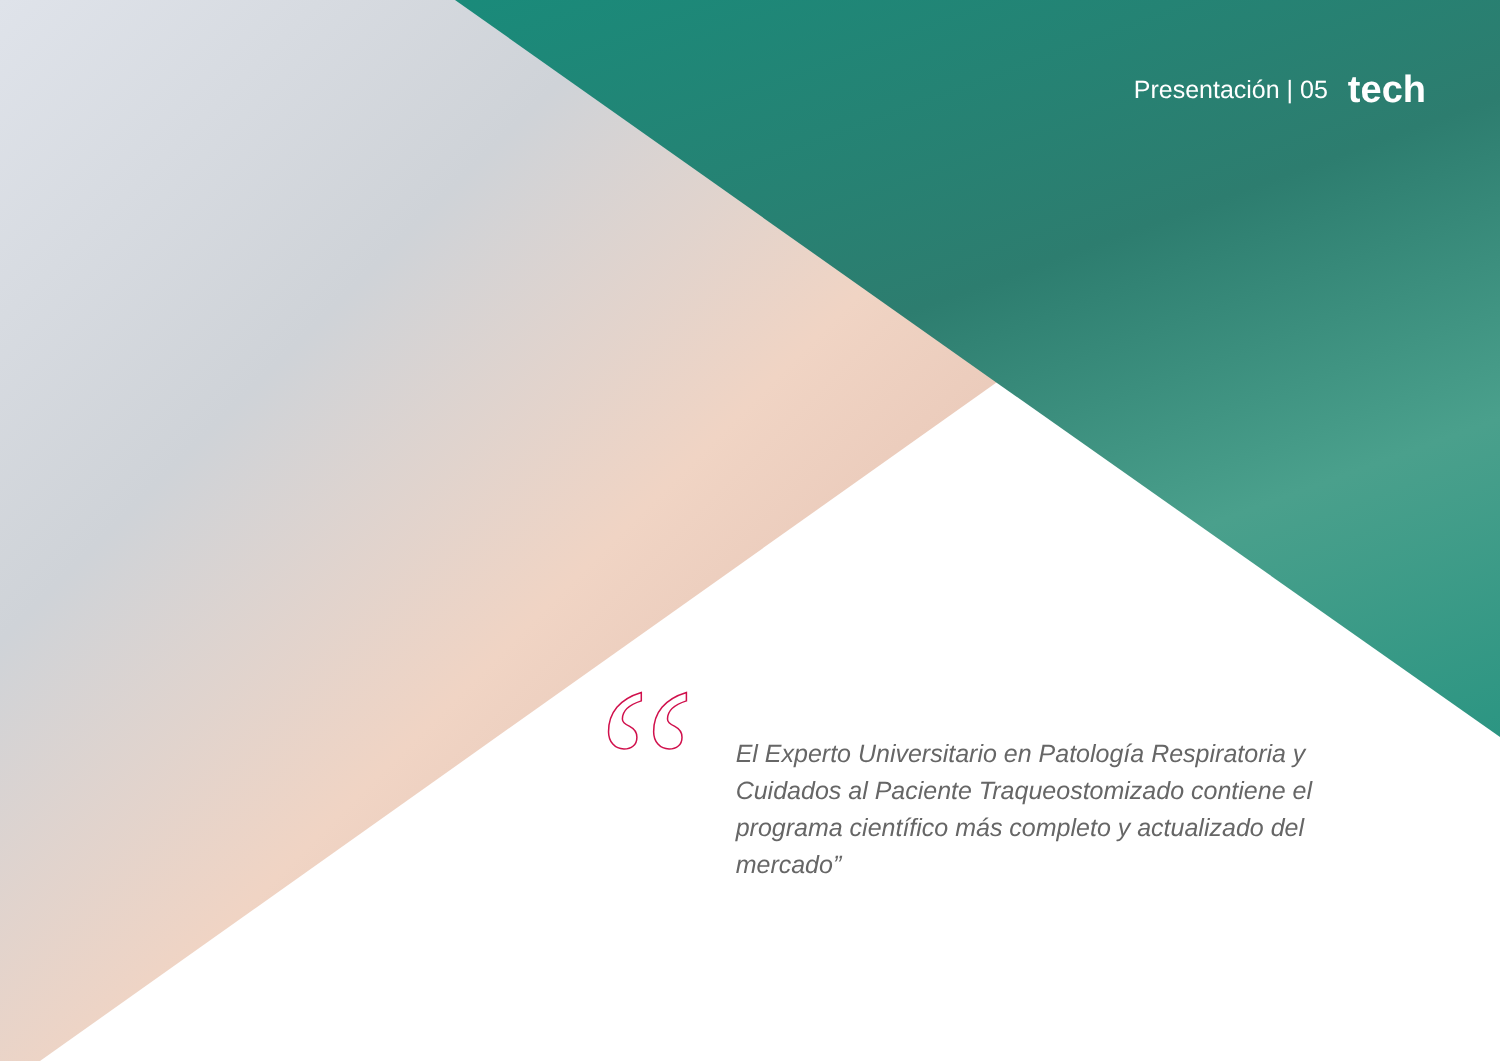Presentación | 05 tech
“
El Experto Universitario en Patología Respiratoria y Cuidados al Paciente Traqueostomizado contiene el programa científico más completo y actualizado del mercado”